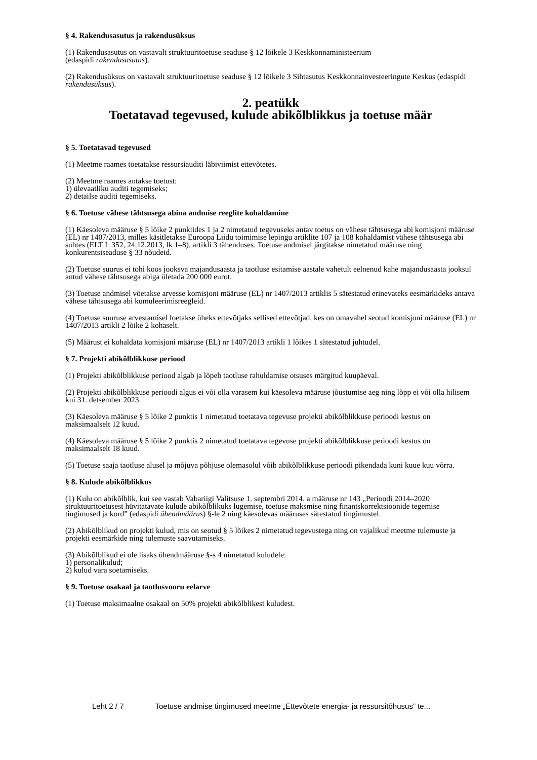§ 4. Rakendusasutus ja rakendusüksus
(1) Rakendusasutus on vastavalt struktuuritoetuse seaduse § 12 lõikele 3 Keskkonnaministeerium
(edaspidi rakendusasutus).
(2) Rakendusüksus on vastavalt struktuuritoetuse seaduse § 12 lõikele 3 Sihtasutus Keskkonnainvesteeringute Keskus (edaspidi rakendusüksus).
2. peatükk
Toetatavad tegevused, kulude abikõlblikkus ja toetuse määr
§ 5. Toetatavad tegevused
(1) Meetme raames toetatakse ressursiauditi läbiviimist ettevõtetes.
(2) Meetme raames antakse toetust:
1) ülevaatliku auditi tegemiseks;
2) detailse auditi tegemiseks.
§ 6. Toetuse vähese tähtsusega abina andmise reeglite kohaldamine
(1) Käesoleva määruse § 5 lõike 2 punktides 1 ja 2 nimetatud tegevuseks antav toetus on vähese tähtsusega abi komisjoni määruse (EL) nr 1407/2013, milles käsitletakse Euroopa Liidu toimimise lepingu artiklite 107 ja 108 kohaldamist vähese tähtsusega abi suhtes (ELT L 352, 24.12.2013, lk 1–8), artikli 3 tähenduses. Toetuse andmisel järgitakse nimetatud määruse ning konkurentsiseaduse § 33 nõudeid.
(2) Toetuse suurus ei tohi koos jooksva majandusaasta ja taotluse esitamise aastale vahetult eelnenud kahe majandusaasta jooksul antud vähese tähtsusega abiga ületada 200 000 eurot.
(3) Toetuse andmisel võetakse arvesse komisjoni määruse (EL) nr 1407/2013 artiklis 5 sätestatud erinevateks eesmärkideks antava vähese tähtsusega abi kumuleerimisreegleid.
(4) Toetuse suuruse arvestamisel loetakse üheks ettevõtjaks sellised ettevõtjad, kes on omavahel seotud komisjoni määruse (EL) nr 1407/2013 artikli 2 lõike 2 kohaselt.
(5) Määrust ei kohaldata komisjoni määruse (EL) nr 1407/2013 artikli 1 lõikes 1 sätestatud juhtudel.
§ 7. Projekti abikõlblikkuse periood
(1) Projekti abikõlblikkuse periood algab ja lõpeb taotluse rahuldamise otsuses märgitud kuupäeval.
(2) Projekti abikõlblikkuse perioodi algus ei või olla varasem kui käesoleva määruse jõustumise aeg ning lõpp ei või olla hilisem kui 31. detsember 2023.
(3) Käesoleva määruse § 5 lõike 2 punktis 1 nimetatud toetatava tegevuse projekti abikõlblikkuse perioodi kestus on maksimaalselt 12 kuud.
(4) Käesoleva määruse § 5 lõike 2 punktis 2 nimetatud toetatava tegevuse projekti abikõlblikkuse perioodi kestus on maksimaalselt 18 kuud.
(5) Toetuse saaja taotluse alusel ja mõjuva põhjuse olemasolul võib abikõlblikkuse perioodi pikendada kuni kuue kuu võrra.
§ 8. Kulude abikõlblikkus
(1) Kulu on abikõlblik, kui see vastab Vabariigi Valitsuse 1. septembri 2014. a määruse nr 143 „Perioodi 2014–2020 struktuuritoetusest hüvitatavate kulude abikõlblikuks lugemise, toetuse maksmise ning finantskorrektsioonide tegemise tingimused ja kord” (edaspidi ühendmäärus) §-le 2 ning käesolevas määruses sätestatud tingimustel.
(2) Abikõlblikud on projekti kulud, mis on seotud § 5 lõikes 2 nimetatud tegevustega ning on vajalikud meetme tulemuste ja projekti eesmärkide ning tulemuste saavutamiseks.
(3) Abikõlblikud ei ole lisaks ühendmääruse §-s 4 nimetatud kuludele:
1) personalikulud;
2) kulud vara soetamiseks.
§ 9. Toetuse osakaal ja taotlusvooru eelarve
(1) Toetuse maksimaalne osakaal on 50% projekti abikõlblikest kuludest.
Leht 2 / 7 Toetuse andmise tingimused meetme „Ettevõtete energia- ja ressursitõhusus” te...